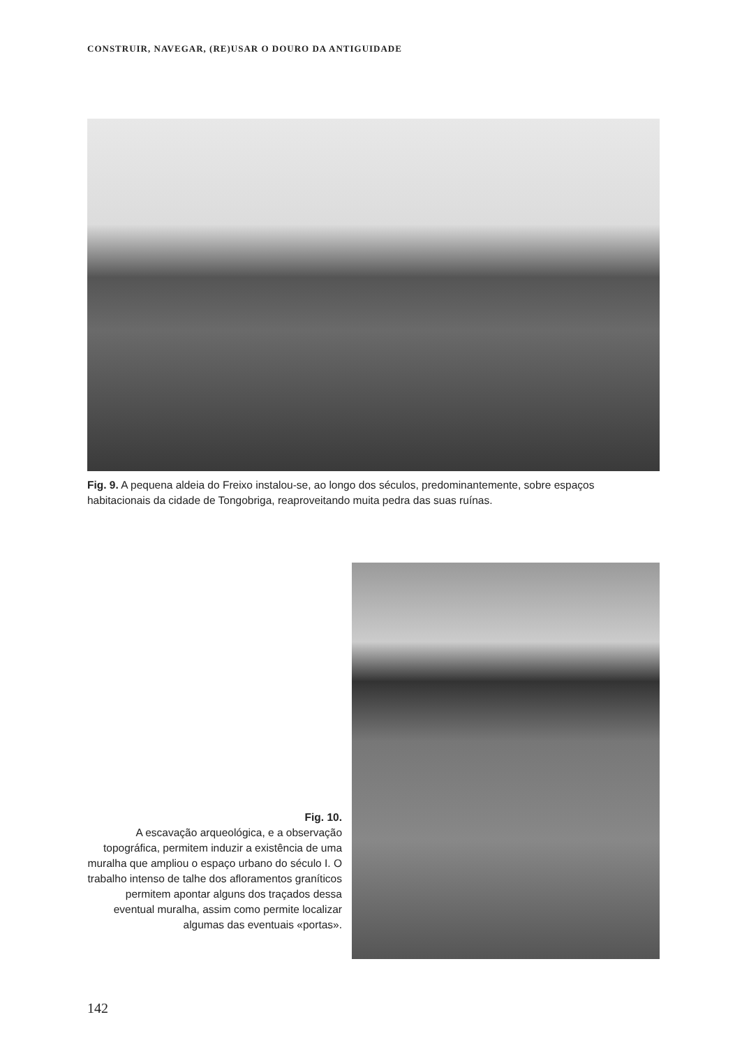CONSTRUIR, NAVEGAR, (RE)USAR O DOURO DA ANTIGUIDADE
Fig. 9. A pequena aldeia do Freixo instalou-se, ao longo dos séculos, predominantemente, sobre espaços habitacionais da cidade de Tongobriga, reaproveitando muita pedra das suas ruínas.
Fig. 10.
A escavação arqueológica, e a observação topográfica, permitem induzir a existência de uma muralha que ampliou o espaço urbano do século I. O trabalho intenso de talhe dos afloramentos graníticos permitem apontar alguns dos traçados dessa eventual muralha, assim como permite localizar algumas das eventuais «portas».
142